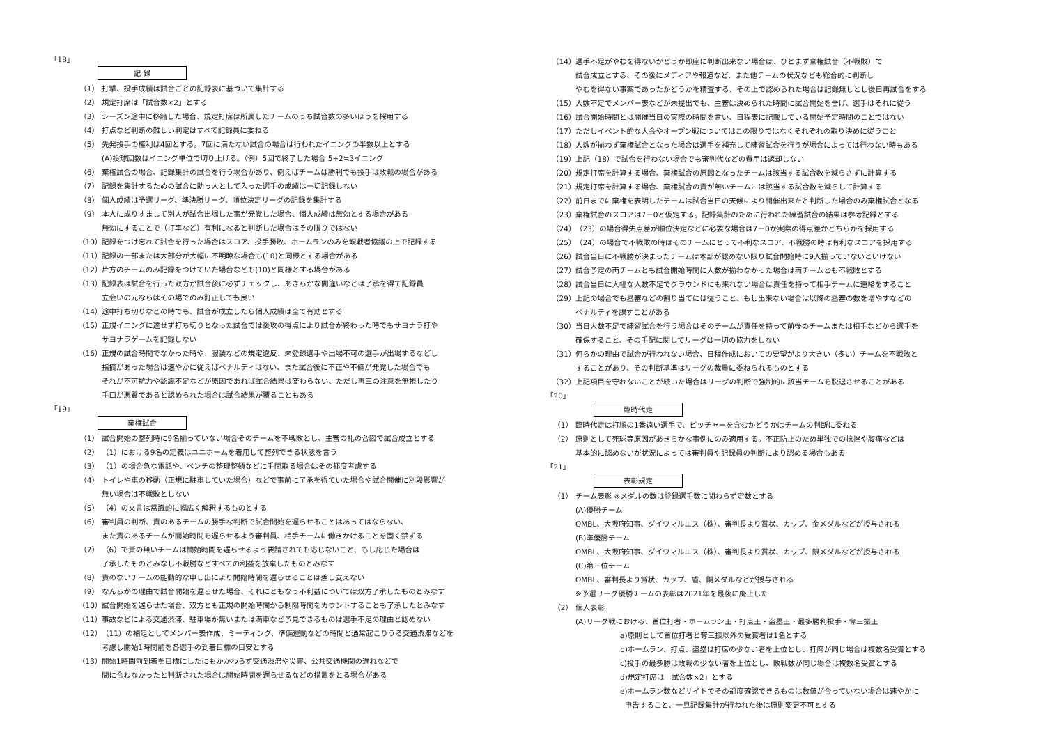「18」
記 録
（1） 打撃、投手成績は試合ごとの記録表に基づいて集計する
（2） 規定打席は「試合数×2」とする
（3） シーズン途中に移籍した場合、規定打席は所属したチームのうち試合数の多いほうを採用する
（4） 打点など判断の難しい判定はすべて記録員に委ねる
（5） 先発投手の権利は4回とする。7回に満たない試合の場合は行われたイニングの半数以上とする
(A)投球回数はイニング単位で切り上げる。（例）5回で終了した場合 5÷2≒3イニング
（6） 棄権試合の場合、記録集計の試合を行う場合があり、例えばチームは勝利でも投手は敗戦の場合がある
（7） 記録を集計するための試合に助っ人として入った選手の成績は一切記録しない
（8） 個人成績は予選リーグ、準決勝リーグ、順位決定リーグの記録を集計する
（9） 本人に成りすまして別人が試合出場した事が発覚した場合、個人成績は無効とする場合がある
無効にすることで（打率など）有利になると判断した場合はその限りではない
（10） 記録をつけ忘れて試合を行った場合はスコア、投手勝敗、ホームランのみを観戦者協議の上で記録する
（11） 記録の一部または大部分が大幅に不明瞭な場合も(10)と同様とする場合がある
（12） 片方のチームのみ記録をつけていた場合なども(10)と同様とする場合がある
（13） 記録表は試合を行った双方が試合後に必ずチェックし、あきらかな間違いなどは了承を得て記録員
立会いの元ならばその場でのみ訂正しても良い
（14） 途中打ち切りなどの時でも、試合が成立したら個人成績は全て有効とする
（15） 正規イニングに達せず打ち切りとなった試合では後攻の得点により試合が終わった時でもサヨナラ打や
サヨナラゲームを記録しない
（16） 正規の試合時間でなかった時や、服装などの規定違反、未登録選手や出場不可の選手が出場するなどし
指摘があった場合は速やかに従えばペナルティはない、また試合後に不正や不備が発覚した場合でも
それが不可抗力や認識不足などが原因であれば試合結果は変わらない、ただし再三の注意を無視したり
手口が悪質であると認められた場合は試合結果が覆ることもある
「19」
棄権試合
（1） 試合開始の整列時に9名揃っていない場合そのチームを不戦敗とし、主審の礼の合図で試合成立とする
（2） （1）における9名の定義はユニホームを着用して整列できる状態を言う
（3） （1）の場合急な電話や、ベンチの整理整頓などに手間取る場合はその都度考慮する
（4） トイレや車の移動（正規に駐車していた場合）などで事前に了承を得ていた場合や試合開催に別段影響が
無い場合は不戦敗としない
（5） （4）の文言は常識的に幅広く解釈するものとする
（6） 審判員の判断、責のあるチームの勝手な判断で試合開始を遅らせることはあってはならない、
また責のあるチームが開始時間を遅らせるよう審判員、相手チームに働きかけることを固く禁ずる
（7） （6）で責の無いチームは開始時間を遅らせるよう要請されても応じないこと、もし応じた場合は
了承したものとみなし不戦勝などすべての利益を放棄したものとみなす
（8） 責のないチームの能動的な申し出により開始時間を遅らせることは差し支えない
（9） なんらかの理由で試合開始を遅らせた場合、それにともなう不利益については双方了承したものとみなす
（10） 試合開始を遅らせた場合、双方とも正規の開始時間から制限時間をカウントすることも了承したとみなす
（11） 事故などによる交通渋滞、駐車場が無いまたは満車など予見できるものは選手不足の理由と認めない
（12） （11）の補足としてメンバー表作成、ミーティング、準備運動などの時間と通常起こりうる交通渋滞などを
考慮し開始1時間前を各選手の到着目標の目安とする
（13） 開始1時間前到着を目標にしたにもかかわらず交通渋滞や災害、公共交通機関の遅れなどで
間に合わなかったと判断された場合は開始時間を遅らせるなどの措置をとる場合がある
（14） 選手不足がやむを得ないかどうか即座に判断出来ない場合は、ひとまず棄権試合（不戦敗）で
試合成立とする、その後にメディアや報道など、また他チームの状況なども総合的に判断し
やむを得ない事案であったかどうかを精査する、その上で認められた場合は記録無しとし後日再試合をする
（15） 人数不足でメンバー表などが未提出でも、主審は決められた時間に試合開始を告げ、選手はそれに従う
（16） 試合開始時間とは開催当日の実際の時間を言い、日程表に記載している開始予定時間のことではない
（17） ただしイベント的な大会やオープン戦についてはこの限りではなくそれぞれの取り決めに従うこと
（18） 人数が揃わず棄権試合となった場合は選手を補充して練習試合を行うが場合によっては行わない時もある
（19） 上記（18）で試合を行わない場合でも審判代などの費用は返却しない
（20） 規定打席を計算する場合、棄権試合の原因となったチームは該当する試合数を減らさずに計算する
（21） 規定打席を計算する場合、棄権試合の責が無いチームには該当する試合数を減らして計算する
（22） 前日までに棄権を表明したチームは試合当日の天候により開催出来たと判断した場合のみ棄権試合となる
（23） 棄権試合のスコアは7－0と仮定する。記録集計のために行われた練習試合の結果は参考記録とする
（24） （23）の場合得失点差が順位決定などに必要な場合は7－0か実際の得点差かどちらかを採用する
（25） （24）の場合で不戦敗の時はそのチームにとって不利なスコア、不戦勝の時は有利なスコアを採用する
（26） 試合当日に不戦勝が決まったチームは本部が認めない限り試合開始時に9人揃っていないといけない
（27） 試合予定の両チームとも試合開始時間に人数が揃わなかった場合は両チームとも不戦敗とする
（28） 試合当日に大幅な人数不足でグラウンドにも来れない場合は責任を持って相手チームに連絡をすること
（29） 上記の場合でも塁審などの割り当てには従うこと、もし出来ない場合は以降の塁審の数を増やすなどの
ペナルティを課すことがある
（30） 当日人数不足で練習試合を行う場合はそのチームが責任を持って前後のチームまたは相手などから選手を
確保すること、その手配に関してリーグは一切の協力をしない
（31） 何らかの理由で試合が行われない場合、日程作成においての要望がより大きい（多い）チームを不戦敗と
することがあり、その判断基準はリーグの裁量に委ねられるものとする
（32） 上記項目を守れないことが続いた場合はリーグの判断で強制的に該当チームを脱退させることがある
「20」
臨時代走
（1） 臨時代走は打順の1番遠い選手で、ピッチャーを含むかどうかはチームの判断に委ねる
（2） 原則として死球等原因があきらかな事例にのみ適用する。不正防止のため単独での捻挫や腹痛などは
基本的に認めないが状況によっては審判員や記録員の判断により認める場合もある
「21」
表彰規定
（1） チーム表彰 ※メダルの数は登録選手数に関わらず定数とする
(A)優勝チーム
OMBL、大阪府知事、ダイワマルエス（株）、審判長より賞状、カップ、金メダルなどが授与される
(B)準優勝チーム
OMBL、大阪府知事、ダイワマルエス（株）、審判長より賞状、カップ、銀メダルなどが授与される
(C)第三位チーム
OMBL、審判長より賞状、カップ、盾、銅メダルなどが授与される
※予選リーグ優勝チームの表彰は2021年を最後に廃止した
（2） 個人表彰
(A)リーグ戦における、首位打者・ホームラン王・打点王・盗塁王・最多勝利投手・奪三振王
a)原則として首位打者と奪三振以外の受賞者は1名とする
b)ホームラン、打点、盗塁は打席の少ない者を上位とし、打席が同じ場合は複数名受賞とする
c)投手の最多勝は敗戦の少ない者を上位とし、敗戦数が同じ場合は複数名受賞とする
d)規定打席は「試合数×2」とする
e)ホームラン数などサイトでその都度確認できるものは数値が合っていない場合は速やかに
申告すること、一旦記録集計が行われた後は原則変更不可とする